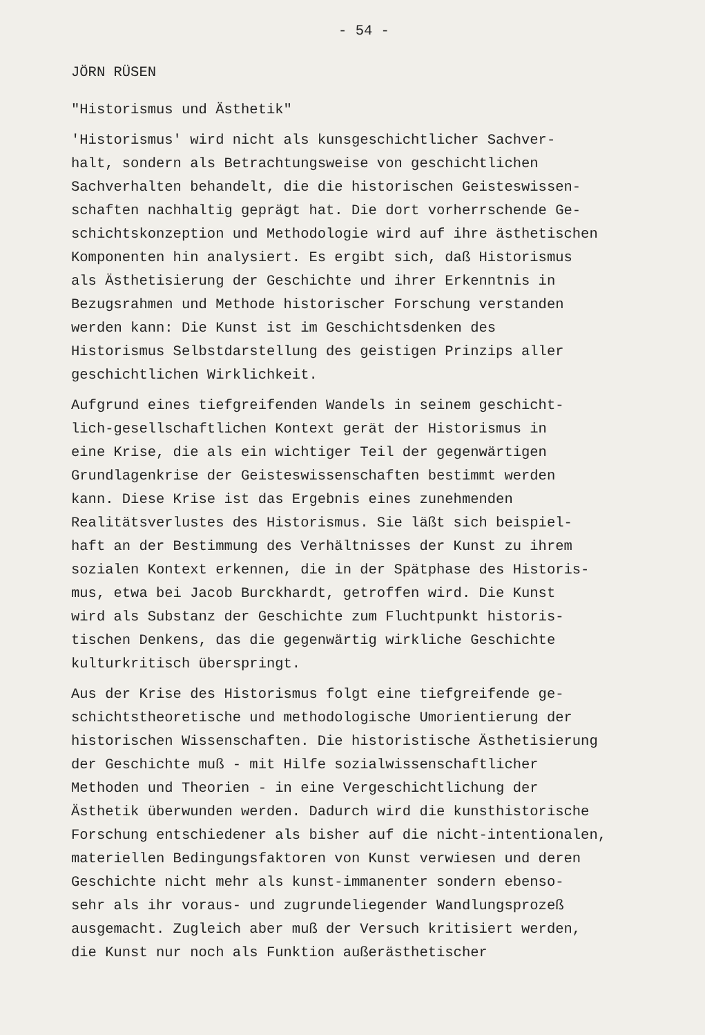- 54 -
JÖRN RÜSEN
"Historismus und Ästhetik"
'Historismus' wird nicht als kunsgeschichtlicher Sachver- halt, sondern als Betrachtungsweise von geschichtlichen Sachverhalten behandelt, die die historischen Geisteswissen- schaften nachhaltig geprägt hat. Die dort vorherrschende Ge- schichtskonzeption und Methodologie wird auf ihre ästhetischen Komponenten hin analysiert. Es ergibt sich, daß Historismus als Ästhetisierung der Geschichte und ihrer Erkenntnis in Bezugsrahmen und Methode historischer Forschung verstanden werden kann: Die Kunst ist im Geschichtsdenken des Historismus Selbstdarstellung des geistigen Prinzips aller geschichtlichen Wirklichkeit.
Aufgrund eines tiefgreifenden Wandels in seinem geschicht- lich-gesellschaftlichen Kontext gerät der Historismus in eine Krise, die als ein wichtiger Teil der gegenwärtigen Grundlagenkrise der Geisteswissenschaften bestimmt werden kann. Diese Krise ist das Ergebnis eines zunehmenden Realitätsverlustes des Historismus. Sie läßt sich beispiel- haft an der Bestimmung des Verhältnisses der Kunst zu ihrem sozialen Kontext erkennen, die in der Spätphase des Historis- mus, etwa bei Jacob Burckhardt, getroffen wird. Die Kunst wird als Substanz der Geschichte zum Fluchtpunkt historis- tischen Denkens, das die gegenwärtig wirkliche Geschichte kulturkritisch überspringt.
Aus der Krise des Historismus folgt eine tiefgreifende ge- schichtstheoretische und methodologische Umorientierung der historischen Wissenschaften. Die historistische Ästhetisierung der Geschichte muß - mit Hilfe sozialwissenschaftlicher Methoden und Theorien - in eine Vergeschichtlichung der Ästhetik überwunden werden. Dadurch wird die kunsthistorische Forschung entschiedener als bisher auf die nicht-intentionalen, materiellen Bedingungsfaktoren von Kunst verwiesen und deren Geschichte nicht mehr als kunst-immanenter sondern ebenso- sehr als ihr voraus- und zugrundeliegender Wandlungsprozeß ausgemacht. Zugleich aber muß der Versuch kritisiert werden, die Kunst nur noch als Funktion außerästhetischer